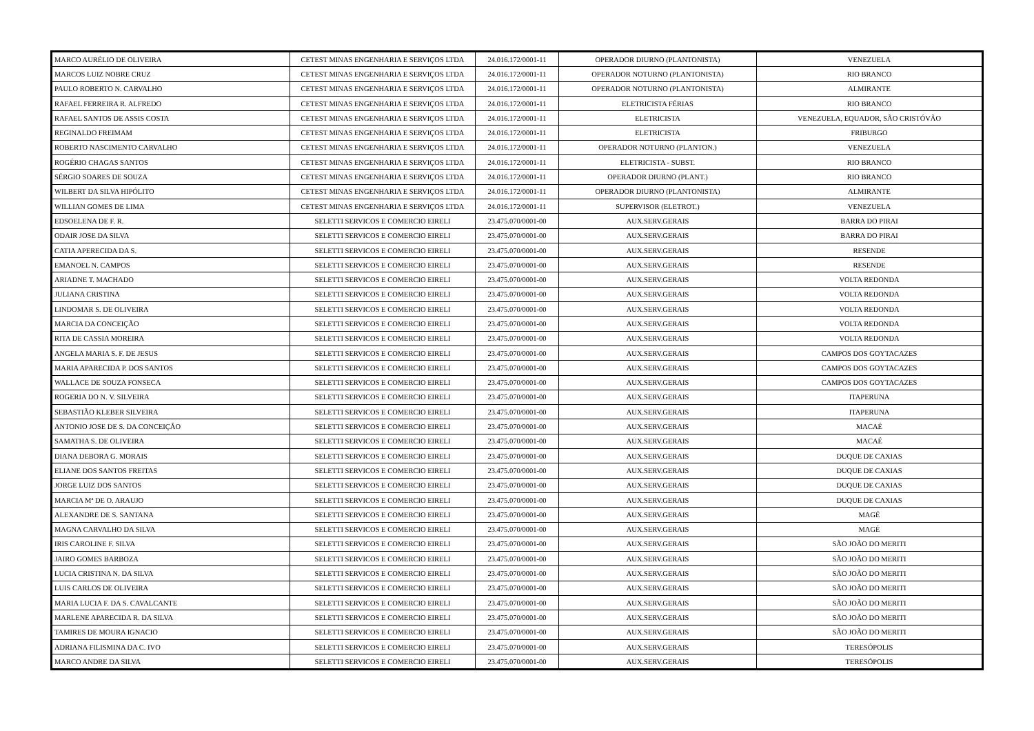| MARCO AURÉLIO DE OLIVEIRA | CETEST MINAS ENGENHARIA E SERVIÇOS LTDA | 24.016.172/0001-11 | OPERADOR DIURNO (PLANTONISTA) | VENEZUELA |
| MARCOS LUIZ NOBRE CRUZ | CETEST MINAS ENGENHARIA E SERVIÇOS LTDA | 24.016.172/0001-11 | OPERADOR NOTURNO (PLANTONISTA) | RIO BRANCO |
| PAULO ROBERTO N. CARVALHO | CETEST MINAS ENGENHARIA E SERVIÇOS LTDA | 24.016.172/0001-11 | OPERADOR NOTURNO (PLANTONISTA) | ALMIRANTE |
| RAFAEL FERREIRA R. ALFREDO | CETEST MINAS ENGENHARIA E SERVIÇOS LTDA | 24.016.172/0001-11 | ELETRICISTA FÉRIAS | RIO BRANCO |
| RAFAEL SANTOS DE ASSIS COSTA | CETEST MINAS ENGENHARIA E SERVIÇOS LTDA | 24.016.172/0001-11 | ELETRICISTA | VENEZUELA, EQUADOR, SÃO CRISTÓVÃO |
| REGINALDO FREIMAM | CETEST MINAS ENGENHARIA E SERVIÇOS LTDA | 24.016.172/0001-11 | ELETRICISTA | FRIBURGO |
| ROBERTO NASCIMENTO CARVALHO | CETEST MINAS ENGENHARIA E SERVIÇOS LTDA | 24.016.172/0001-11 | OPERADOR NOTURNO (PLANTON.) | VENEZUELA |
| ROGÉRIO CHAGAS SANTOS | CETEST MINAS ENGENHARIA E SERVIÇOS LTDA | 24.016.172/0001-11 | ELETRICISTA - SUBST. | RIO BRANCO |
| SÉRGIO SOARES DE SOUZA | CETEST MINAS ENGENHARIA E SERVIÇOS LTDA | 24.016.172/0001-11 | OPERADOR DIURNO (PLANT.) | RIO BRANCO |
| WILBERT DA SILVA HIPÓLITO | CETEST MINAS ENGENHARIA E SERVIÇOS LTDA | 24.016.172/0001-11 | OPERADOR DIURNO (PLANTONISTA) | ALMIRANTE |
| WILLIAN GOMES DE LIMA | CETEST MINAS ENGENHARIA E SERVIÇOS LTDA | 24.016.172/0001-11 | SUPERVISOR (ELETROT.) | VENEZUELA |
| EDSOELENA DE F. R. | SELETTI SERVICOS E COMERCIO EIRELI | 23.475.070/0001-00 | AUX.SERV.GERAIS | BARRA DO PIRAI |
| ODAIR JOSE DA SILVA | SELETTI SERVICOS E COMERCIO EIRELI | 23.475.070/0001-00 | AUX.SERV.GERAIS | BARRA DO PIRAI |
| CATIA APERECIDA DA S. | SELETTI SERVICOS E COMERCIO EIRELI | 23.475.070/0001-00 | AUX.SERV.GERAIS | RESENDE |
| EMANOEL N. CAMPOS | SELETTI SERVICOS E COMERCIO EIRELI | 23.475.070/0001-00 | AUX.SERV.GERAIS | RESENDE |
| ARIADNE T. MACHADO | SELETTI SERVICOS E COMERCIO EIRELI | 23.475.070/0001-00 | AUX.SERV.GERAIS | VOLTA REDONDA |
| JULIANA CRISTINA | SELETTI SERVICOS E COMERCIO EIRELI | 23.475.070/0001-00 | AUX.SERV.GERAIS | VOLTA REDONDA |
| LINDOMAR S. DE OLIVEIRA | SELETTI SERVICOS E COMERCIO EIRELI | 23.475.070/0001-00 | AUX.SERV.GERAIS | VOLTA REDONDA |
| MARCIA DA CONCEIÇÃO | SELETTI SERVICOS E COMERCIO EIRELI | 23.475.070/0001-00 | AUX.SERV.GERAIS | VOLTA REDONDA |
| RITA DE CASSIA MOREIRA | SELETTI SERVICOS E COMERCIO EIRELI | 23.475.070/0001-00 | AUX.SERV.GERAIS | VOLTA REDONDA |
| ANGELA MARIA S. F. DE JESUS | SELETTI SERVICOS E COMERCIO EIRELI | 23.475.070/0001-00 | AUX.SERV.GERAIS | CAMPOS DOS GOYTACAZES |
| MARIA APARECIDA P. DOS SANTOS | SELETTI SERVICOS E COMERCIO EIRELI | 23.475.070/0001-00 | AUX.SERV.GERAIS | CAMPOS DOS GOYTACAZES |
| WALLACE DE SOUZA FONSECA | SELETTI SERVICOS E COMERCIO EIRELI | 23.475.070/0001-00 | AUX.SERV.GERAIS | CAMPOS DOS GOYTACAZES |
| ROGERIA DO N. V. SILVEIRA | SELETTI SERVICOS E COMERCIO EIRELI | 23.475.070/0001-00 | AUX.SERV.GERAIS | ITAPERUNA |
| SEBASTIÃO KLEBER SILVEIRA | SELETTI SERVICOS E COMERCIO EIRELI | 23.475.070/0001-00 | AUX.SERV.GERAIS | ITAPERUNA |
| ANTONIO JOSE DE S. DA CONCEIÇÃO | SELETTI SERVICOS E COMERCIO EIRELI | 23.475.070/0001-00 | AUX.SERV.GERAIS | MACAÉ |
| SAMATHA S. DE OLIVEIRA | SELETTI SERVICOS E COMERCIO EIRELI | 23.475.070/0001-00 | AUX.SERV.GERAIS | MACAÉ |
| DIANA DEBORA G. MORAIS | SELETTI SERVICOS E COMERCIO EIRELI | 23.475.070/0001-00 | AUX.SERV.GERAIS | DUQUE DE CAXIAS |
| ELIANE DOS SANTOS FREITAS | SELETTI SERVICOS E COMERCIO EIRELI | 23.475.070/0001-00 | AUX.SERV.GERAIS | DUQUE DE CAXIAS |
| JORGE LUIZ DOS SANTOS | SELETTI SERVICOS E COMERCIO EIRELI | 23.475.070/0001-00 | AUX.SERV.GERAIS | DUQUE DE CAXIAS |
| MARCIA Mª DE O. ARAUJO | SELETTI SERVICOS E COMERCIO EIRELI | 23.475.070/0001-00 | AUX.SERV.GERAIS | DUQUE DE CAXIAS |
| ALEXANDRE DE S. SANTANA | SELETTI SERVICOS E COMERCIO EIRELI | 23.475.070/0001-00 | AUX.SERV.GERAIS | MAGÉ |
| MAGNA CARVALHO DA SILVA | SELETTI SERVICOS E COMERCIO EIRELI | 23.475.070/0001-00 | AUX.SERV.GERAIS | MAGÉ |
| IRIS CAROLINE F. SILVA | SELETTI SERVICOS E COMERCIO EIRELI | 23.475.070/0001-00 | AUX.SERV.GERAIS | SÃO JOÃO DO MERITI |
| JAIRO GOMES BARBOZA | SELETTI SERVICOS E COMERCIO EIRELI | 23.475.070/0001-00 | AUX.SERV.GERAIS | SÃO JOÃO DO MERITI |
| LUCIA CRISTINA N. DA SILVA | SELETTI SERVICOS E COMERCIO EIRELI | 23.475.070/0001-00 | AUX.SERV.GERAIS | SÃO JOÃO DO MERITI |
| LUIS CARLOS DE OLIVEIRA | SELETTI SERVICOS E COMERCIO EIRELI | 23.475.070/0001-00 | AUX.SERV.GERAIS | SÃO JOÃO DO MERITI |
| MARIA LUCIA F. DA S. CAVALCANTE | SELETTI SERVICOS E COMERCIO EIRELI | 23.475.070/0001-00 | AUX.SERV.GERAIS | SÃO JOÃO DO MERITI |
| MARLENE APARECIDA R. DA SILVA | SELETTI SERVICOS E COMERCIO EIRELI | 23.475.070/0001-00 | AUX.SERV.GERAIS | SÃO JOÃO DO MERITI |
| TAMIRES DE MOURA IGNACIO | SELETTI SERVICOS E COMERCIO EIRELI | 23.475.070/0001-00 | AUX.SERV.GERAIS | SÃO JOÃO DO MERITI |
| ADRIANA FILISMINA DA C. IVO | SELETTI SERVICOS E COMERCIO EIRELI | 23.475.070/0001-00 | AUX.SERV.GERAIS | TERESÓPOLIS |
| MARCO ANDRE DA SILVA | SELETTI SERVICOS E COMERCIO EIRELI | 23.475.070/0001-00 | AUX.SERV.GERAIS | TERESÓPOLIS |